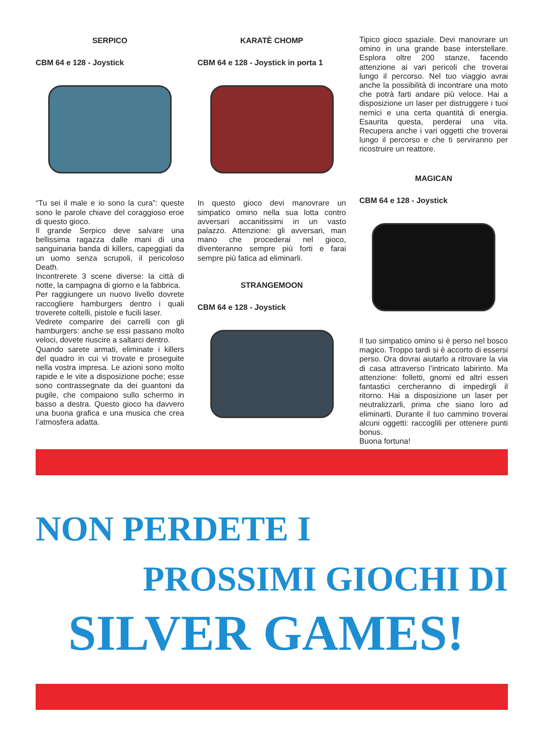SERPICO
CBM 64 e 128 - Joystick
“Tu sei il male e io sono la cura”: queste sono le parole chiave del coraggioso eroe di questo gioco.
Il grande Serpico deve salvare una bellissima ragazza dalle mani di una sanguinaria banda di killers, capeggiati da un uomo senza scrupoli, il pericoloso Death.
Incontrerete 3 scene diverse: la città di notte, la campagna di giorno e la fabbrica.
Per raggiungere un nuovo livello dovrete raccogliere hamburgers dentro i quali troverete coltelli, pistole e fucili laser.
Vedrete comparire dei carrelli con gli hamburgers: anche se essi passano molto veloci, dovete riuscire a saltarci dentro.
Quando sarete armati, eliminate i killers del quadro in cui vi trovate e proseguite nella vostra impresa. Le azioni sono molto rapide e le vite a disposizione poche; esse sono contrassegnate da dei guantoni da pugile, che compaiono sullo schermo in basso a destra. Questo gioco ha davvero una buona grafica e una musica che crea l’atmosfera adatta.
KARATÈ CHOMP
CBM 64 e 128 - Joystick in porta 1
In questo gioco devi manovrare un simpatico omino nella sua lotta contro avversari accanitissimi in un vasto palazzo. Attenzione: gli avversari, man mano che procederai nel gioco, diventeranno sempre più forti e farai sempre più fatica ad eliminarli.
STRANGEMOON
CBM 64 e 128 - Joystick
Tipico gioco spaziale. Devi manovrare un omino in una grande base interstellare. Esplora oltre 200 stanze, facendo attenzione ai vari pericoli che troverai lungo il percorso. Nel tuo viaggio avrai anche la possibilità di incontrare una moto che potrà farti andare più veloce. Hai a disposizione un laser per distruggere i tuoi nemici e una certa quantità di energia. Esaurita questa, perderai una vita. Recupera anche i vari oggetti che troverai lungo il percorso e che ti serviranno per ricostruire un reattore.
MAGICAN
CBM 64 e 128 - Joystick
Il tuo simpatico omino si è perso nel bosco magico. Troppo tardi si è accorto di essersi perso. Ora dovrai aiutarlo a ritrovare la via di casa attraverso l’intricato labirinto. Ma attenzione: folletti, gnomi ed altri esseri fantastici cercheranno di impedirgli il ritorno. Hai a disposizione un laser per neutralizzarli, prima che siano loro ad eliminarti. Durante il tuo cammino troverai alcuni oggetti: raccoglili per ottenere punti bonus.
Buona fortuna!
NON PERDETE I
PROSSIMI GIOCHI DI
SILVER GAMES!